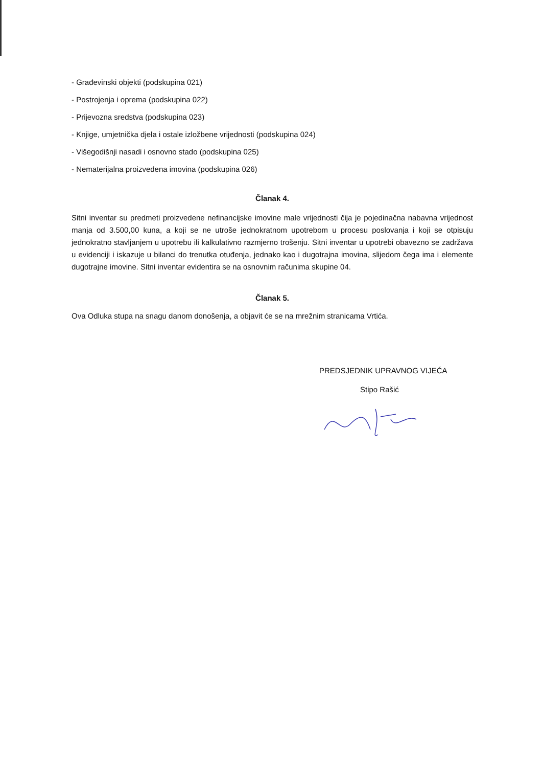- Građevinski objekti (podskupina 021)
- Postrojenja i oprema (podskupina 022)
- Prijevozna sredstva (podskupina 023)
- Knjige, umjetnička djela i ostale izložbene vrijednosti (podskupina 024)
- Višegodišnji nasadi i osnovno stado (podskupina 025)
- Nematerijalna proizvedena imovina (podskupina 026)
Članak 4.
Sitni inventar su predmeti proizvedene nefinancijske imovine male vrijednosti čija je pojedinačna nabavna vrijednost manja od 3.500,00 kuna, a koji se ne utroše jednokratnom upotrebom u procesu poslovanja i koji se otpisuju jednokratno stavljanjem u upotrebu ili kalkulativno razmjerno trošenju. Sitni inventar u upotrebi obavezno se zadržava u evidenciji i iskazuje u bilanci do trenutka otuđenja, jednako kao i dugotrajna imovina, slijedom čega ima i elemente dugotrajne imovine. Sitni inventar evidentira se na osnovnim računima skupine 04.
Članak 5.
Ova Odluka stupa na snagu danom donošenja, a objavit će se na mrežnim stranicama Vrtića.
PREDSJEDNIK UPRAVNOG VIJEĆA
Stipo Rašić